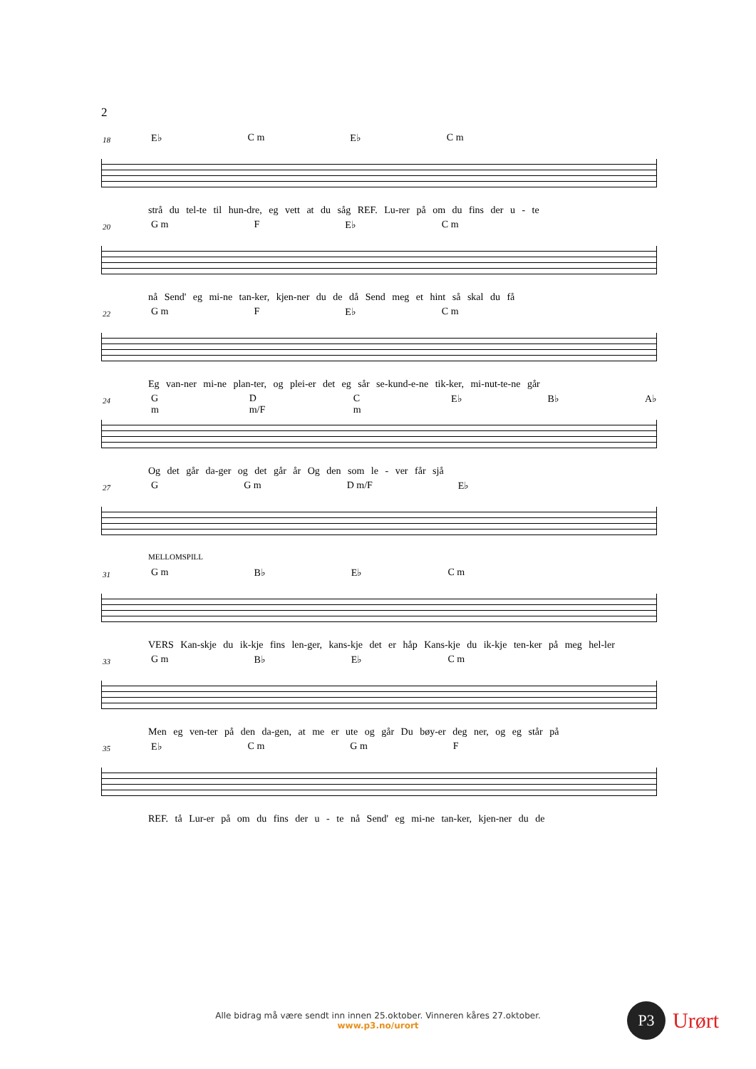2
18
E♭ C m E♭ C m
strå du tel-te til hun-dre, eg vett at du såg REF. Lu-rer på om du fins der u - te
20
G m F E♭ C m
nå Send' eg mi-ne tan-ker, kjen-ner du de då Send meg et hint så skal du få
22
G m F E♭ C m
Eg van-ner mi-ne plan-ter, og plei-er det eg sår se-kund-e-ne tik-ker, mi-nut-te-ne går
24
G m D m/F C m E♭ B♭ A♭
Og det går da-ger og det går år Og den som le - ver får sjå
27
G G m D m/F E♭
MELLOMSPILL
31
G m B♭ E♭ C m
VERS Kan-skje du ik-kje fins len-ger, kans-kje det er håp Kans-kje du ik-kje ten-ker på meg hel-ler
33
G m B♭ E♭ C m
Men eg ven-ter på den da-gen, at me er ute og går Du bøy-er deg ner, og eg står på
35
E♭ C m G m F
REF. tå Lur-er på om du fins der u - te nå Send' eg mi-ne tan-ker, kjen-ner du de
Alle bidrag må være sendt inn innen 25.oktober. Vinneren kåres 27.oktober.
www.p3.no/urort
P3 Urørt